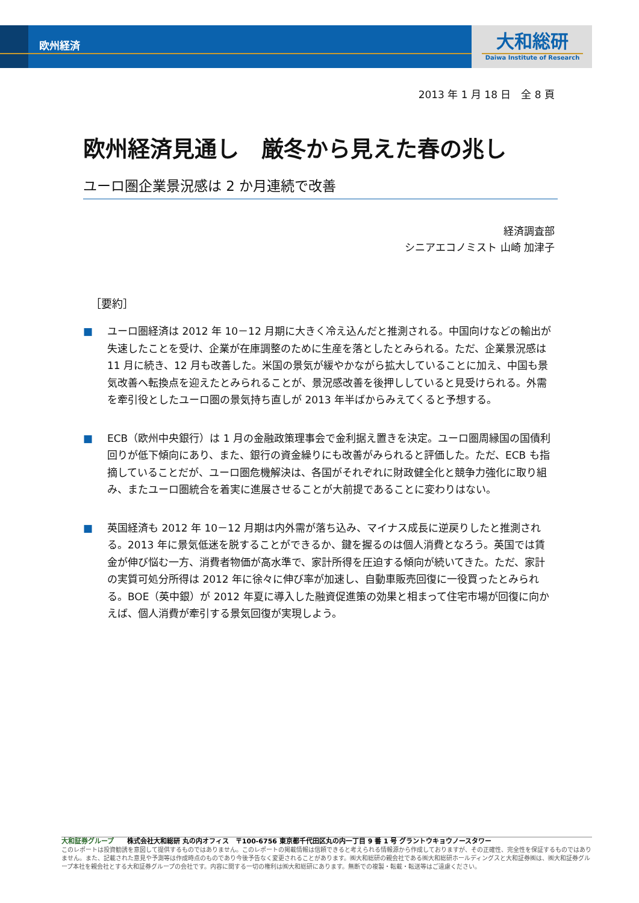欧州経済
大和総研
Daiwa Institute of Research
2013 年 1 月 18 日　全 8 頁
欧州経済見通し　厳冬から見えた春の兆し
ユーロ圏企業景況感は 2 か月連続で改善
経済調査部
シニアエコノミスト 山崎 加津子
［要約］
■ ユーロ圏経済は 2012 年 10－12 月期に大きく冷え込んだと推測される。中国向けなどの輸出が失速したことを受け、企業が在庫調整のために生産を落としたとみられる。ただ、企業景況感は 11 月に続き、12 月も改善した。米国の景気が緩やかながら拡大していることに加え、中国も景気改善へ転換点を迎えたとみられることが、景況感改善を後押ししていると見受けられる。外需を牽引役としたユーロ圏の景気持ち直しが 2013 年半ばからみえてくると予想する。
■ ECB（欧州中央銀行）は 1 月の金融政策理事会で金利据え置きを決定。ユーロ圏周縁国の国債利回りが低下傾向にあり、また、銀行の資金繰りにも改善がみられると評価した。ただ、ECB も指摘していることだが、ユーロ圏危機解決は、各国がそれぞれに財政健全化と競争力強化に取り組み、またユーロ圏統合を着実に進展させることが大前提であることに変わりはない。
■ 英国経済も 2012 年 10－12 月期は内外需が落ち込み、マイナス成長に逆戻りしたと推測される。2013 年に景気低迷を脱することができるか、鍵を握るのは個人消費となろう。英国では賃金が伸び悩む一方、消費者物価が高水準で、家計所得を圧迫する傾向が続いてきた。ただ、家計の実質可処分所得は 2012 年に徐々に伸び率が加速し、自動車販売回復に一役買ったとみられる。BOE（英中銀）が 2012 年夏に導入した融資促進策の効果と相まって住宅市場が回復に向かえば、個人消費が牽引する景気回復が実現しよう。
大和証券グループ　　株式会社大和総研 丸の内オフィス　〒100-6756 東京都千代田区丸の内一丁目 9 番 1 号 グラントウキョウノースタワー
このレポートは投資勧誘を意図して提供するものではありません。このレポートの掲載情報は信頼できると考えられる情報源から作成しておりますが、その正確性、完全性を保証するものではありません。また、記載された意見や予測等は作成時点のものであり今後予告なく変更されることがあります。㈱大和総研の親会社である㈱大和総研ホールディングスと大和証券㈱は、㈱大和証券グループ本社を親会社とする大和証券グループの会社です。内容に関する一切の権利は㈱大和総研にあります。無断での複製・転載・転送等はご遠慮ください。